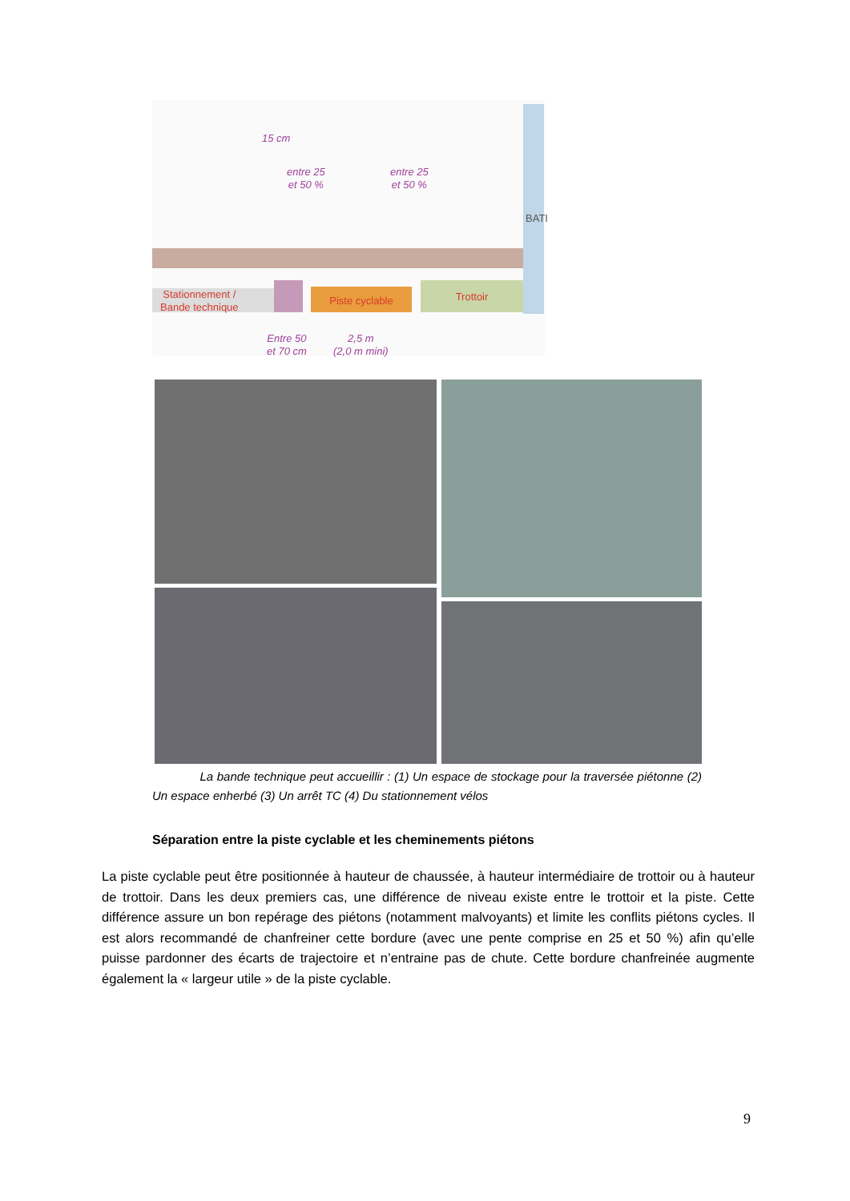15 cm
entre 25
et 50 %
entre 25
et 50 %
Stationnement /
Bande technique
Piste cyclable Trottoir
BATI
Entre 50
et 70 cm
2,5 m
(2,0 m mini)
La bande technique peut accueillir : (1) Un espace de stockage pour la traversée piétonne (2) Un espace enherbé (3) Un arrêt TC (4) Du stationnement vélos
Séparation entre la piste cyclable et les cheminements piétons
La piste cyclable peut être positionnée à hauteur de chaussée, à hauteur intermédiaire de trottoir ou à hauteur de trottoir. Dans les deux premiers cas, une différence de niveau existe entre le trottoir et la piste. Cette différence assure un bon repérage des piétons (notamment malvoyants) et limite les conflits piétons cycles. Il est alors recommandé de chanfreiner cette bordure (avec une pente comprise en 25 et 50 %) afin qu’elle puisse pardonner des écarts de trajectoire et n’entraine pas de chute. Cette bordure chanfreinée augmente également la « largeur utile » de la piste cyclable.
9